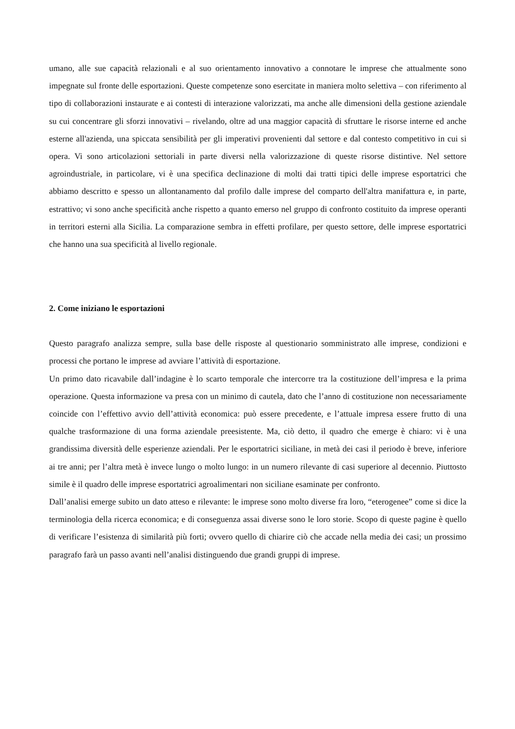umano, alle sue capacità relazionali e al suo orientamento innovativo a connotare le imprese che attualmente sono impegnate sul fronte delle esportazioni. Queste competenze sono esercitate in maniera molto selettiva – con riferimento al tipo di collaborazioni instaurate e ai contesti di interazione valorizzati, ma anche alle dimensioni della gestione aziendale su cui concentrare gli sforzi innovativi – rivelando, oltre ad una maggior capacità di sfruttare le risorse interne ed anche esterne all'azienda, una spiccata sensibilità per gli imperativi provenienti dal settore e dal contesto competitivo in cui si opera. Vi sono articolazioni settoriali in parte diversi nella valorizzazione di queste risorse distintive. Nel settore agroindustriale, in particolare, vi è una specifica declinazione di molti dai tratti tipici delle imprese esportatrici che abbiamo descritto e spesso un allontanamento dal profilo dalle imprese del comparto dell'altra manifattura e, in parte, estrattivo; vi sono anche specificità anche rispetto a quanto emerso nel gruppo di confronto costituito da imprese operanti in territori esterni alla Sicilia. La comparazione sembra in effetti profilare, per questo settore, delle imprese esportatrici che hanno una sua specificità al livello regionale.
2. Come iniziano le esportazioni
Questo paragrafo analizza sempre, sulla base delle risposte al questionario somministrato alle imprese, condizioni e processi che portano le imprese ad avviare l’attività di esportazione.
Un primo dato ricavabile dall’indagine è lo scarto temporale che intercorre tra la costituzione dell’impresa e la prima operazione. Questa informazione va presa con un minimo di cautela, dato che l’anno di costituzione non necessariamente coincide con l’effettivo avvio dell’attività economica: può essere precedente, e l’attuale impresa essere frutto di una qualche trasformazione di una forma aziendale preesistente. Ma, ciò detto, il quadro che emerge è chiaro: vi è una grandissima diversità delle esperienze aziendali. Per le esportatrici siciliane, in metà dei casi il periodo è breve, inferiore ai tre anni; per l’altra metà è invece lungo o molto lungo: in un numero rilevante di casi superiore al decennio. Piuttosto simile è il quadro delle imprese esportatrici agroalimentari non siciliane esaminate per confronto.
Dall’analisi emerge subito un dato atteso e rilevante: le imprese sono molto diverse fra loro, “eterogenee” come si dice la terminologia della ricerca economica; e di conseguenza assai diverse sono le loro storie. Scopo di queste pagine è quello di verificare l’esistenza di similarità più forti; ovvero quello di chiarire ciò che accade nella media dei casi; un prossimo paragrafo farà un passo avanti nell’analisi distinguendo due grandi gruppi di imprese.